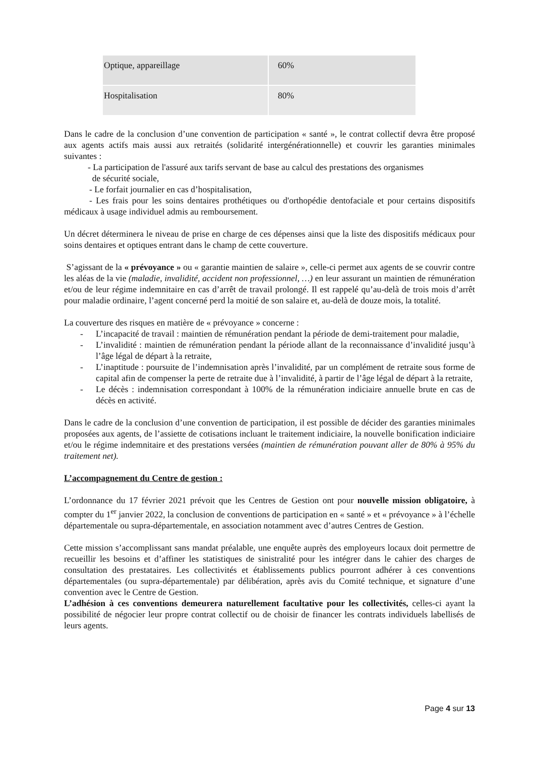| Optique, appareillage | 60% |
| Hospitalisation | 80% |
Dans le cadre de la conclusion d’une convention de participation « santé », le contrat collectif devra être proposé aux agents actifs mais aussi aux retraités (solidarité intergénérationnelle) et couvrir les garanties minimales suivantes :
- La participation de l'assuré aux tarifs servant de base au calcul des prestations des organismes
de sécurité sociale,
- Le forfait journalier en cas d’hospitalisation,
- Les frais pour les soins dentaires prothétiques ou d'orthopédie dentofaciale et pour certains dispositifs médicaux à usage individuel admis au remboursement.
Un décret déterminera le niveau de prise en charge de ces dépenses ainsi que la liste des dispositifs médicaux pour soins dentaires et optiques entrant dans le champ de cette couverture.
S’agissant de la « prévoyance » ou « garantie maintien de salaire », celle-ci permet aux agents de se couvrir contre les aléas de la vie (maladie, invalidité, accident non professionnel, …) en leur assurant un maintien de rémunération et/ou de leur régime indemnitaire en cas d’arrêt de travail prolongé. Il est rappelé qu’au-delà de trois mois d’arrêt pour maladie ordinaire, l’agent concerné perd la moitié de son salaire et, au-delà de douze mois, la totalité.
La couverture des risques en matière de « prévoyance » concerne :
- L’incapacité de travail : maintien de rémunération pendant la période de demi-traitement pour maladie,
- L’invalidité : maintien de rémunération pendant la période allant de la reconnaissance d’invalidité jusqu’à l’âge légal de départ à la retraite,
- L’inaptitude : poursuite de l’indemnisation après l’invalidité, par un complément de retraite sous forme de capital afin de compenser la perte de retraite due à l’invalidité, à partir de l’âge légal de départ à la retraite,
- Le décès : indemnisation correspondant à 100% de la rémunération indiciaire annuelle brute en cas de décès en activité.
Dans le cadre de la conclusion d’une convention de participation, il est possible de décider des garanties minimales proposées aux agents, de l’assiette de cotisations incluant le traitement indiciaire, la nouvelle bonification indiciaire et/ou le régime indemnitaire et des prestations versées (maintien de rémunération pouvant aller de 80% à 95% du traitement net).
L’accompagnement du Centre de gestion :
L’ordonnance du 17 février 2021 prévoit que les Centres de Gestion ont pour nouvelle mission obligatoire, à compter du 1<sup>er</sup> janvier 2022, la conclusion de conventions de participation en « santé » et « prévoyance » à l’échelle départementale ou supra-départementale, en association notamment avec d’autres Centres de Gestion.
Cette mission s’accomplissant sans mandat préalable, une enquête auprès des employeurs locaux doit permettre de recueillir les besoins et d’affiner les statistiques de sinistralité pour les intégrer dans le cahier des charges de consultation des prestataires. Les collectivités et établissements publics pourront adhérer à ces conventions départementales (ou supra-départementale) par délibération, après avis du Comité technique, et signature d’une convention avec le Centre de Gestion.
L’adhésion à ces conventions demeurera naturellement facultative pour les collectivités, celles-ci ayant la possibilité de négocier leur propre contrat collectif ou de choisir de financer les contrats individuels labellisés de leurs agents.
Page 4 sur 13